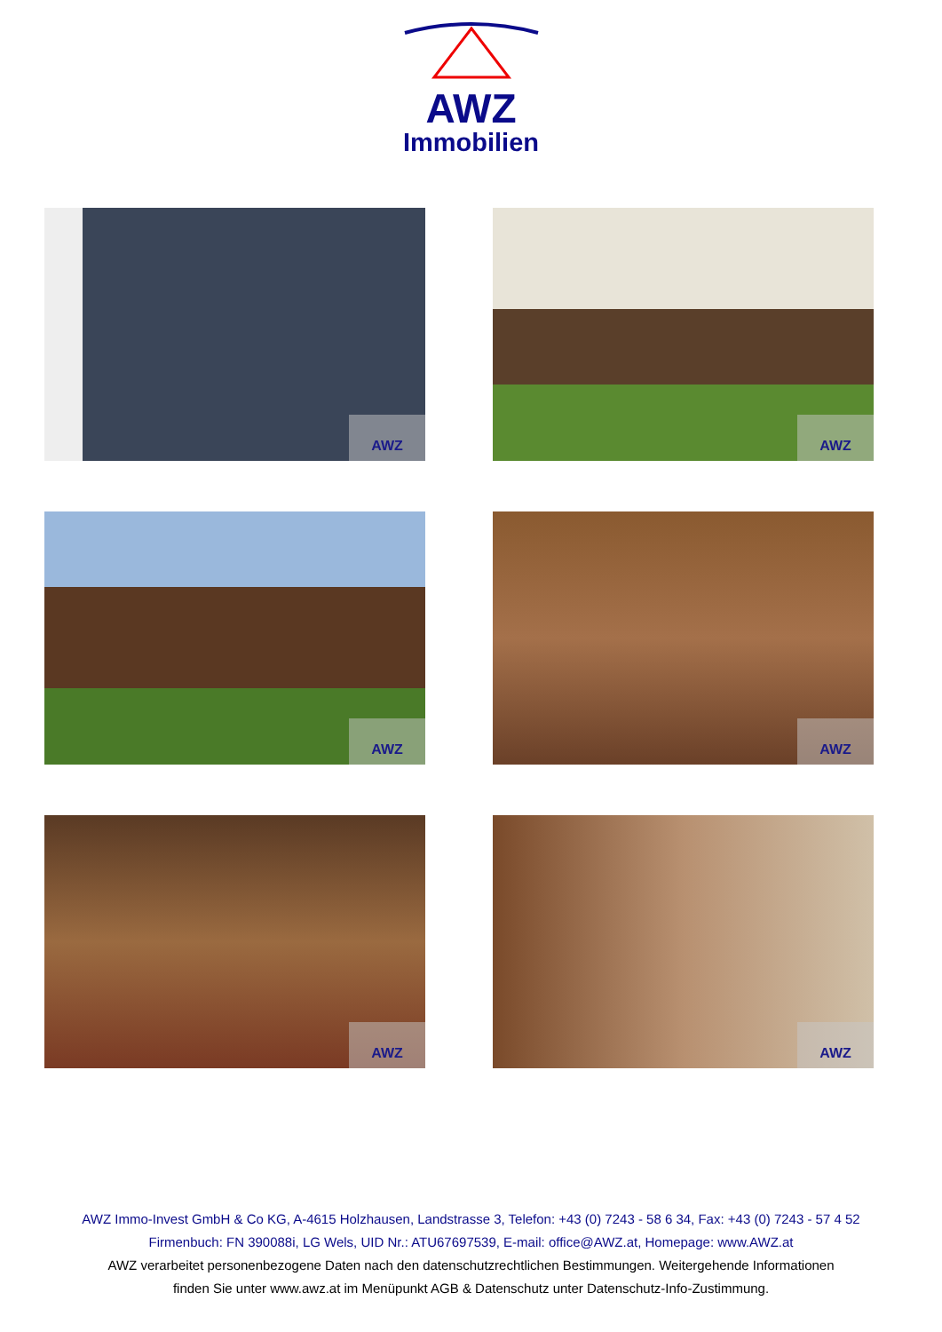AWZ
Immobilien
AWZ
AWZ
AWZ
AWZ
AWZ
AWZ
AWZ Immo-Invest GmbH & Co KG, A-4615 Holzhausen, Landstrasse 3, Telefon: +43 (0) 7243 - 58 6 34, Fax: +43 (0) 7243 - 57 4 52
Firmenbuch: FN 390088i, LG Wels, UID Nr.: ATU67697539, E-mail: office@AWZ.at, Homepage: www.AWZ.at
AWZ verarbeitet personenbezogene Daten nach den datenschutzrechtlichen Bestimmungen. Weitergehende Informationen
finden Sie unter www.awz.at im Menüpunkt AGB & Datenschutz unter Datenschutz-Info-Zustimmung.